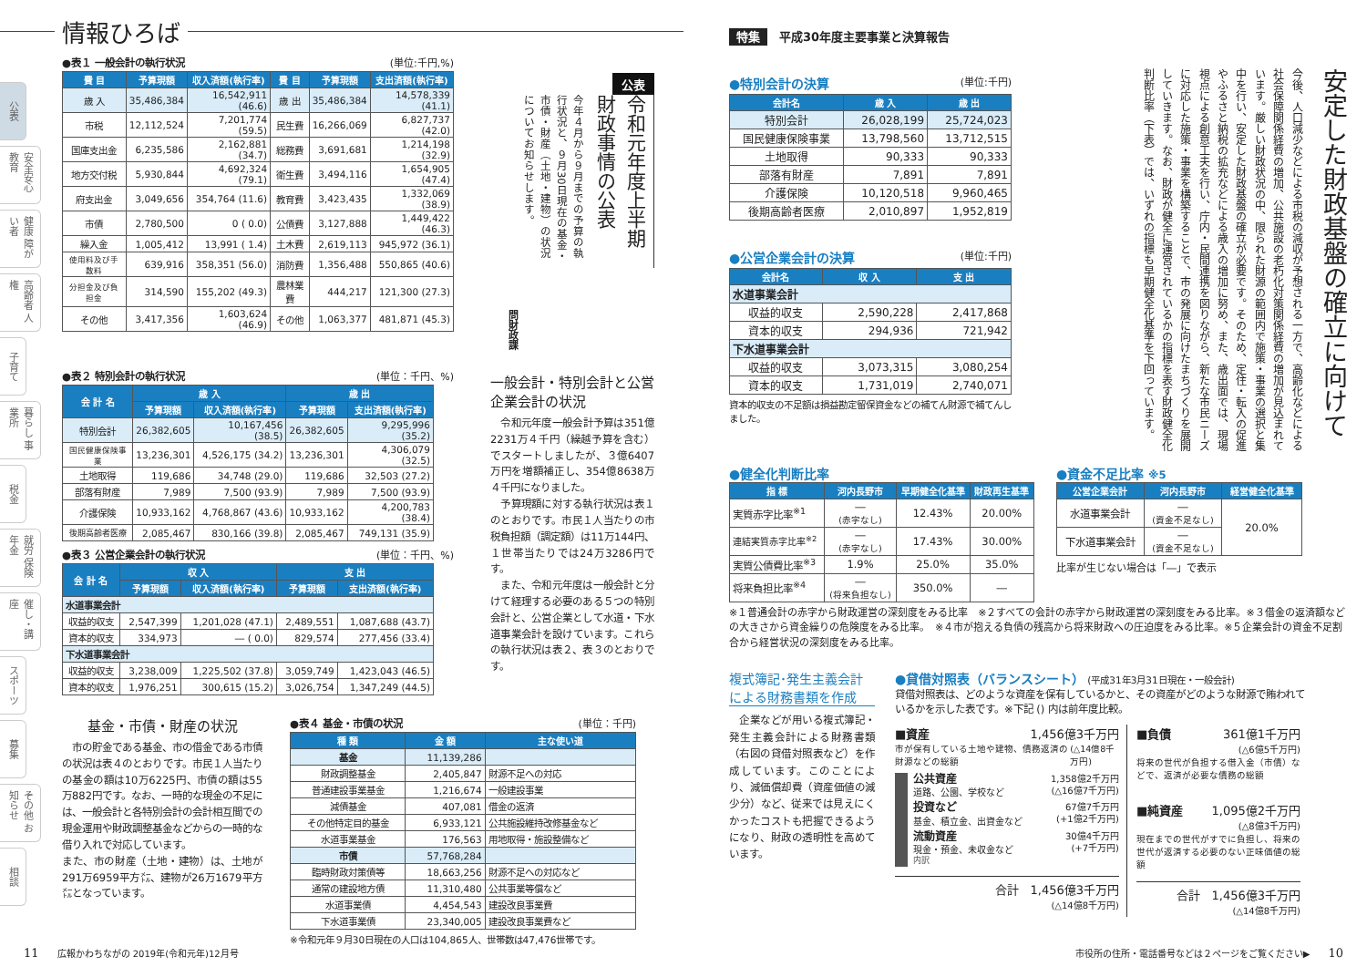情報ひろば
公表
安全安心 教育
健康 障がい者
高齢者 人権
子育て
暮らし 事業所
税金
就労 保険年金
催し・講座
スポーツ
募集
その他 お知らせ
相談
●表１ 一般会計の執行状況 (単位:千円,%)
| 費 目 | 予算現額 | 収入済額(執行率) | 費 目 | 予算現額 | 支出済額(執行率) |
| --- | --- | --- | --- | --- | --- |
| 歳 入 | 35,486,384 | 16,542,911 (46.6) | 歳 出 | 35,486,384 | 14,578,339 (41.1) |
| 市税 | 12,112,524 | 7,201,774 (59.5) | 民生費 | 16,266,069 | 6,827,737 (42.0) |
| 国庫支出金 | 6,235,586 | 2,162,881 (34.7) | 総務費 | 3,691,681 | 1,214,198 (32.9) |
| 地方交付税 | 5,930,844 | 4,692,324 (79.1) | 衛生費 | 3,494,116 | 1,654,905 (47.4) |
| 府支出金 | 3,049,656 | 354,764 (11.6) | 教育費 | 3,423,435 | 1,332,069 (38.9) |
| 市債 | 2,780,500 | 0 ( 0.0) | 公債費 | 3,127,888 | 1,449,422 (46.3) |
| 繰入金 | 1,005,412 | 13,991 ( 1.4) | 土木費 | 2,619,113 | 945,972 (36.1) |
| 使用料及び手数料 | 639,916 | 358,351 (56.0) | 消防費 | 1,356,488 | 550,865 (40.6) |
| 分担金及び負担金 | 314,590 | 155,202 (49.3) | 農林業費 | 444,217 | 121,300 (27.3) |
| その他 | 3,417,356 | 1,603,624 (46.9) | その他 | 1,063,377 | 481,871 (45.3) |
●表２ 特別会計の執行状況 (単位：千円、%)
| 会 計 名 | 歳 入 | | 歳 出 | |
| --- | --- | --- | --- | --- |
| | 予算現額 | 収入済額(執行率) | 予算現額 | 支出済額(執行率) |
| 特別会計 | 26,382,605 | 10,167,456 (38.5) | 26,382,605 | 9,295,996 (35.2) |
| 国民健康保険事業 | 13,236,301 | 4,526,175 (34.2) | 13,236,301 | 4,306,079 (32.5) |
| 土地取得 | 119,686 | 34,748 (29.0) | 119,686 | 32,503 (27.2) |
| 部落有財産 | 7,989 | 7,500 (93.9) | 7,989 | 7,500 (93.9) |
| 介護保険 | 10,933,162 | 4,768,867 (43.6) | 10,933,162 | 4,200,783 (38.4) |
| 後期高齢者医療 | 2,085,467 | 830,166 (39.8) | 2,085,467 | 749,131 (35.9) |
●表３ 公営企業会計の執行状況 (単位：千円、%)
| 会 計 名 | 収 入 | | 支 出 | |
| --- | --- | --- | --- | --- |
| | 予算現額 | 収入済額(執行率) | 予算現額 | 支出済額(執行率) |
| 水道事業会計 | | | | |
| 収益的収支 | 2,547,399 | 1,201,028 (47.1) | 2,489,551 | 1,087,688 (43.7) |
| 資本的収支 | 334,973 | ― ( 0.0) | 829,574 | 277,456 (33.4) |
| 下水道事業会計 | | | | |
| 収益的収支 | 3,238,009 | 1,225,502 (37.8) | 3,059,749 | 1,423,043 (46.5) |
| 資本的収支 | 1,976,251 | 300,615 (15.2) | 3,026,754 | 1,347,249 (44.5) |
公表
令和元年度上半期 財政事情の公表
今年４月から９月までの予算の執行状況と、９月30日現在の基金・市債・財産（土地・建物）の状況についてお知らせします。
問財政課
一般会計・特別会計と公営企業会計の状況
　令和元年度一般会計予算は351億2231万４千円（繰越予算を含む）でスタートしましたが、３億6407万円を増額補正し、354億8638万４千円になりました。
　予算現額に対する執行状況は表１のとおりです。市民１人当たりの市税負担額（調定額）は11万144円、１世帯当たりでは24万3286円です。
　また、令和元年度は一般会計と分けて経理する必要のある５つの特別会計と、公営企業として水道・下水道事業会計を設けています。これらの執行状況は表２、表３のとおりです。
基金・市債・財産の状況
　市の貯金である基金、市の借金である市債の状況は表４のとおりです。市民１人当たりの基金の額は10万6225円、市債の額は55万882円です。なお、一時的な現金の不足には、一般会計と各特別会計の会計相互間での現金運用や財政調整基金などからの一時的な借り入れで対応しています。
また、市の財産（土地・建物）は、土地が291万6959平方㍍、建物が26万1679平方㍍となっています。
●表４ 基金・市債の状況 (単位：千円)
| 種 類 | 金 額 | 主な使い道 |
| --- | --- | --- |
| 基金 | 11,139,286 | |
| 財政調整基金 | 2,405,847 | 財源不足への対応 |
| 普通建設事業基金 | 1,216,674 | 一般建設事業 |
| 減債基金 | 407,081 | 借金の返済 |
| その他特定目的基金 | 6,933,121 | 公共施設維持改修基金など |
| 水道事業基金 | 176,563 | 用地取得・施設整備など |
| 市債 | 57,768,284 | |
| 臨時財政対策債等 | 18,663,256 | 財源不足への対応など |
| 通常の建設地方債 | 11,310,480 | 公共事業等償など |
| 水道事業債 | 4,454,543 | 建設改良事業費 |
| 下水道事業債 | 23,340,005 | 建設改良事業費など |
※令和元年９月30日現在の人口は104,865人、世帯数は47,476世帯です。
11　　広報かわちながの 2019年(令和元年)12月号
特集　平成30年度主要事業と決算報告
●特別会計の決算 (単位:千円)
| 会計名 | 歳 入 | 歳 出 |
| --- | --- | --- |
| 特別会計 | 26,028,199 | 25,724,023 |
| 国民健康保険事業 | 13,798,560 | 13,712,515 |
| 土地取得 | 90,333 | 90,333 |
| 部落有財産 | 7,891 | 7,891 |
| 介護保険 | 10,120,518 | 9,960,465 |
| 後期高齢者医療 | 2,010,897 | 1,952,819 |
●公営企業会計の決算 (単位:千円)
| 会計名 | 収 入 | 支 出 |
| --- | --- | --- |
| 水道事業会計 | | |
| 収益的収支 | 2,590,228 | 2,417,868 |
| 資本的収支 | 294,936 | 721,942 |
| 下水道事業会計 | | |
| 収益的収支 | 3,073,315 | 3,080,254 |
| 資本的収支 | 1,731,019 | 2,740,071 |
資本的収支の不足額は損益勘定留保資金などの補てん財源で補てんしました。
安定した財政基盤の確立に向けて
今後、人口減少などによる市税の減収が予想される一方で、高齢化などによる社会保障関係経費の増加、公共施設の老朽化対策関係経費の増加が見込まれています。厳しい財政状況の中、限られた財源の範囲内で施策・事業の選択と集中を行い、安定した財政基盤の確立が必要です。そのため、定住・転入の促進やふるさと納税の拡充などによる歳入の増加に努め、また、歳出面では、現場視点による創意工夫を行い、庁内・民間連携を図りながら、新たな市民ニーズに対応した施策・事業を構築することで、市の発展に向けたまちづくりを展開していきます。なお、財政が健全に運営されているかの指標を表す財政健全化判断比率（下表）では、いずれの指標も早期健全化基準を下回っています。
●健全化判断比率
| 指 標 | 河内長野市 | 早期健全化基準 | 財政再生基準 |
| --- | --- | --- | --- |
| 実質赤字比率<sup>※1</sup> | ― (赤字なし) | 12.43% | 20.00% |
| 連結実質赤字比率<sup>※2</sup> | ― (赤字なし) | 17.43% | 30.00% |
| 実質公債費比率<sup>※3</sup> | 1.9% | 25.0% | 35.0% |
| 将来負担比率<sup>※4</sup> | ― (将来負担なし) | 350.0% | ― |
●資金不足比率 ※5
| 公営企業会計 | 河内長野市 | 経営健全化基準 |
| --- | --- | --- |
| 水道事業会計 | ― (資金不足なし) | 20.0% |
| 下水道事業会計 | ― (資金不足なし) | |
比率が生じない場合は「―」で表示
※１普通会計の赤字から財政運営の深刻度をみる比率　※２すべての会計の赤字から財政運営の深刻度をみる比率。※３借金の返済額などの大きさから資金繰りの危険度をみる比率。　※４市が抱える負債の残高から将来財政への圧迫度をみる比率。※５企業会計の資金不足割合から経営状況の深刻度をみる比率。
複式簿記･発生主義会計による財務書類を作成
　企業などが用いる複式簿記・発生主義会計による財務書類（右図の貸借対照表など）を作成しています。このことにより、減価償却費（資産価値の減少分）など、従来では見えにくかったコストも把握できるようになり、財政の透明性を高めています。
●貸借対照表（バランスシート）　(平成31年3月31日現在・一般会計)
貸借対照表は、どのような資産を保有しているかと、その資産がどのような財源で賄われているかを示した表です。※下記 () 内は前年度比較。
■資産 1,456億3千万円
市が保有している土地や建物、債務返済の財源などの総額 (△14億8千万円)
公共資産
道路、公園、学校など 1,358億2千万円
(△16億7千万円)
投資など
基金、積立金、出資金など 67億7千万円
(+1億2千万円)
流動資産
現金・預金、未収金など 30億4千万円
(+7千万円)
内訳
合計　1,456億3千万円
(△14億8千万円)
■負債 361億1千万円
(△6億5千万円)
将来の世代が負担する借入金（市債）などで、返済が必要な債務の総額
■純資産 1,095億2千万円
(△8億3千万円)
現在までの世代がすでに負担し、将来の世代が返済する必要のない正味価値の総額
合計　1,456億3千万円
(△14億8千万円)
市役所の住所・電話番号などは２ページをご覧ください▶　　10